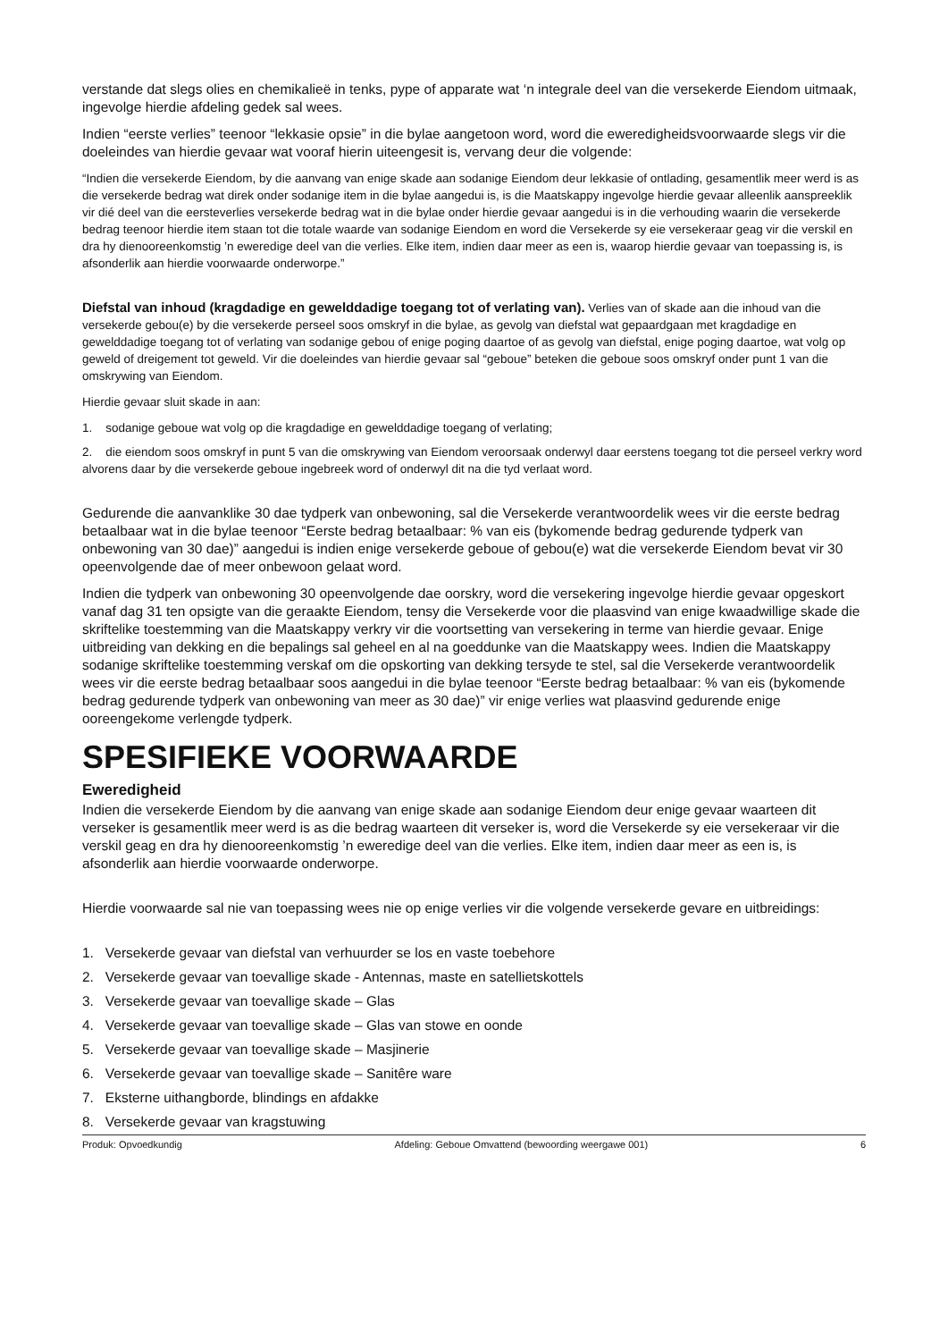verstande dat slegs olies en chemikalieë in tenks, pype of apparate wat ‘n integrale deel van die versekerde Eiendom uitmaak, ingevolge hierdie afdeling gedek sal wees.
Indien “eerste verlies” teenoor “lekkasie opsie” in die bylae aangetoon word, word die eweredigheidsvoorwaarde slegs vir die doeleindes van hierdie gevaar wat vooraf hierin uiteengesit is, vervang deur die volgende:
“Indien die versekerde Eiendom, by die aanvang van enige skade aan sodanige Eiendom deur lekkasie of ontlading, gesamentlik meer werd is as die versekerde bedrag wat direk onder sodanige item in die bylae aangedui is, is die Maatskappy ingevolge hierdie gevaar alleenlik aanspreeklik vir dié deel van die eersteverlies versekerde bedrag wat in die bylae onder hierdie gevaar aangedui is in die verhouding waarin die versekerde bedrag teenoor hierdie item staan tot die totale waarde van sodanige Eiendom en word die Versekerde sy eie versekeraar geag vir die verskil en dra hy dienooreenkomstig ’n eweredige deel van die verlies. Elke item, indien daar meer as een is, waarop hierdie gevaar van toepassing is, is afsonderlik aan hierdie voorwaarde onderworpe.”
Diefstal van inhoud (kragdadige en gewelddadige toegang tot of verlating van). Verlies van of skade aan die inhoud van die versekerde gebou(e) by die versekerde perseel soos omskryf in die bylae, as gevolg van diefstal wat gepaardgaan met kragdadige en gewelddadige toegang tot of verlating van sodanige gebou of enige poging daartoe of as gevolg van diefstal, enige poging daartoe, wat volg op geweld of dreigement tot geweld. Vir die doeleindes van hierdie gevaar sal “geboue” beteken die geboue soos omskryf onder punt 1 van die omskrywing van Eiendom.
Hierdie gevaar sluit skade in aan:
1. sodanige geboue wat volg op die kragdadige en gewelddadige toegang of verlating;
2. die eiendom soos omskryf in punt 5 van die omskrywing van Eiendom veroorsaak onderwyl daar eerstens toegang tot die perseel verkry word alvorens daar by die versekerde geboue ingebreek word of onderwyl dit na die tyd verlaat word.
Gedurende die aanvanklike 30 dae tydperk van onbewoning, sal die Versekerde verantwoordelik wees vir die eerste bedrag betaalbaar wat in die bylae teenoor “Eerste bedrag betaalbaar: % van eis (bykomende bedrag gedurende tydperk van onbewoning van 30 dae)” aangedui is indien enige versekerde geboue of gebou(e) wat die versekerde Eiendom bevat vir 30 opeenvolgende dae of meer onbewoon gelaat word.
Indien die tydperk van onbewoning 30 opeenvolgende dae oorskry, word die versekering ingevolge hierdie gevaar opgeskort vanaf dag 31 ten opsigte van die geraakte Eiendom, tensy die Versekerde voor die plaasvind van enige kwaadwillige skade die skriftelike toestemming van die Maatskappy verkry vir die voortsetting van versekering in terme van hierdie gevaar. Enige uitbreiding van dekking en die bepalings sal geheel en al na goeddunke van die Maatskappy wees. Indien die Maatskappy sodanige skriftelike toestemming verskaf om die opskorting van dekking tersyde te stel, sal die Versekerde verantwoordelik wees vir die eerste bedrag betaalbaar soos aangedui in die bylae teenoor “Eerste bedrag betaalbaar: % van eis (bykomende bedrag gedurende tydperk van onbewoning van meer as 30 dae)” vir enige verlies wat plaasvind gedurende enige ooreengekome verlengde tydperk.
SPESIFIEKE VOORWAARDE
Eweredigheid
Indien die versekerde Eiendom by die aanvang van enige skade aan sodanige Eiendom deur enige gevaar waarteen dit verseker is gesamentlik meer werd is as die bedrag waarteen dit verseker is, word die Versekerde sy eie versekeraar vir die verskil geag en dra hy dienooreenkomstig ’n eweredige deel van die verlies. Elke item, indien daar meer as een is, is afsonderlik aan hierdie voorwaarde onderworpe.
Hierdie voorwaarde sal nie van toepassing wees nie op enige verlies vir die volgende versekerde gevare en uitbreidings:
1. Versekerde gevaar van diefstal van verhuurder se los en vaste toebehore
2. Versekerde gevaar van toevallige skade - Antennas, maste en satellietskottels
3. Versekerde gevaar van toevallige skade – Glas
4. Versekerde gevaar van toevallige skade – Glas van stowe en oonde
5. Versekerde gevaar van toevallige skade – Masjinerie
6. Versekerde gevaar van toevallige skade – Sanitêre ware
7. Eksterne uithangborde, blindings en afdakke
8. Versekerde gevaar van kragstuwing
Produk: Opvoedkundig Afdeling: Geboue Omvattend (bewoording weergawe 001) 6